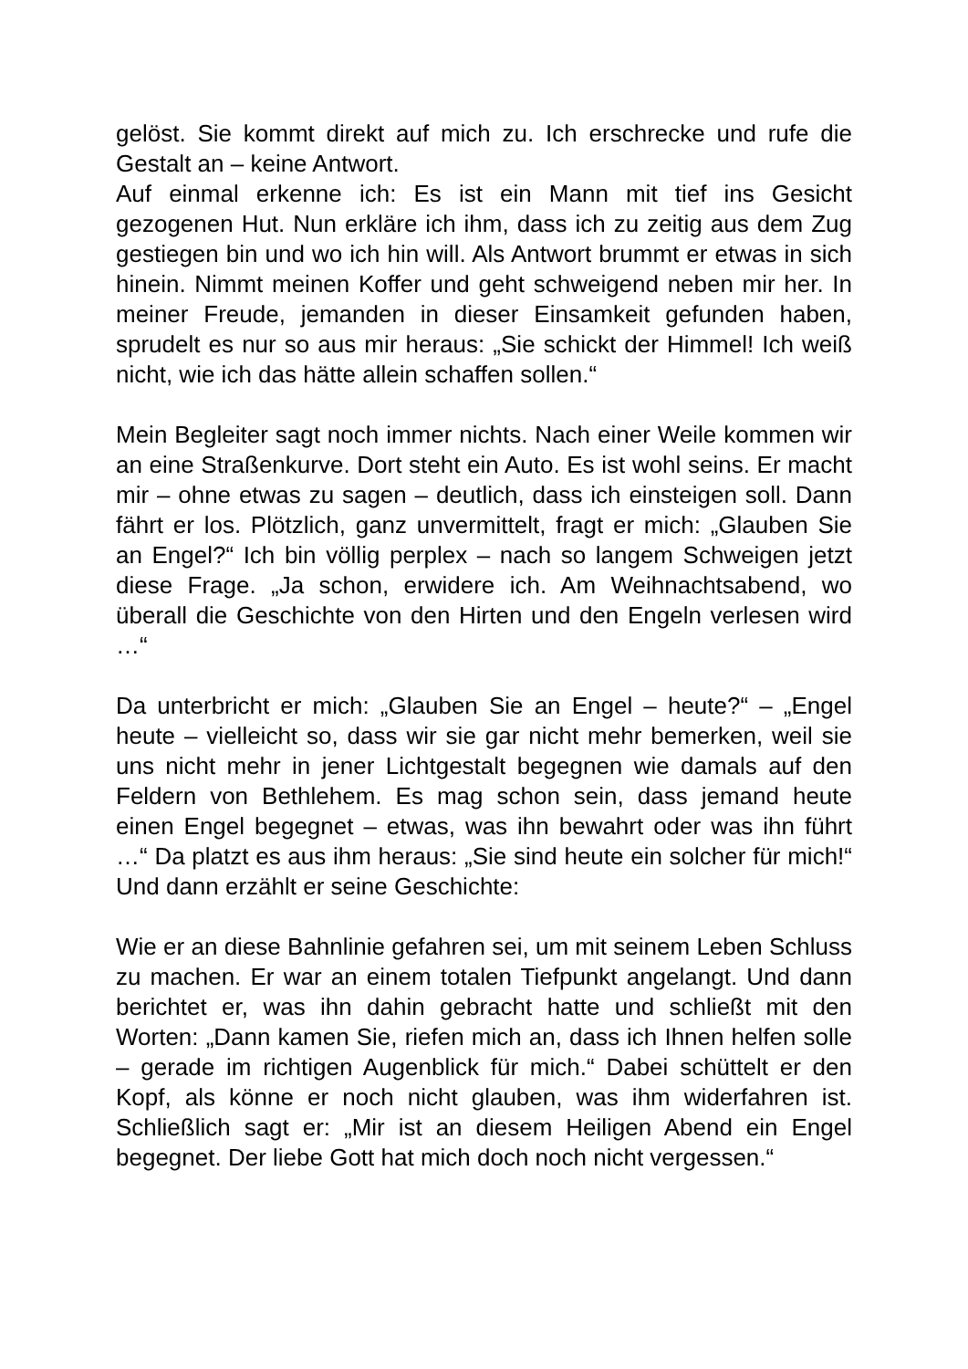gelöst. Sie kommt direkt auf mich zu. Ich erschrecke und rufe die Gestalt an – keine Antwort.
Auf einmal erkenne ich: Es ist ein Mann mit tief ins Gesicht gezogenen Hut. Nun erkläre ich ihm, dass ich zu zeitig aus dem Zug gestiegen bin und wo ich hin will. Als Antwort brummt er etwas in sich hinein. Nimmt meinen Koffer und geht schweigend neben mir her. In meiner Freude, jemanden in dieser Einsamkeit gefunden haben, sprudelt es nur so aus mir heraus: „Sie schickt der Himmel! Ich weiß nicht, wie ich das hätte allein schaffen sollen.“
Mein Begleiter sagt noch immer nichts. Nach einer Weile kommen wir an eine Straßenkurve. Dort steht ein Auto. Es ist wohl seins. Er macht mir – ohne etwas zu sagen – deutlich, dass ich einsteigen soll. Dann fährt er los. Plötzlich, ganz unvermittelt, fragt er mich: „Glauben Sie an Engel?“ Ich bin völlig perplex – nach so langem Schweigen jetzt diese Frage. „Ja schon, erwidere ich. Am Weihnachtsabend, wo überall die Geschichte von den Hirten und den Engeln verlesen wird …“
Da unterbricht er mich: „Glauben Sie an Engel – heute?“ – „Engel heute – vielleicht so, dass wir sie gar nicht mehr bemerken, weil sie uns nicht mehr in jener Lichtgestalt begegnen wie damals auf den Feldern von Bethlehem. Es mag schon sein, dass jemand heute einen Engel begegnet – etwas, was ihn bewahrt oder was ihn führt …“ Da platzt es aus ihm heraus: „Sie sind heute ein solcher für mich!“ Und dann erzählt er seine Geschichte:
Wie er an diese Bahnlinie gefahren sei, um mit seinem Leben Schluss zu machen. Er war an einem totalen Tiefpunkt angelangt. Und dann berichtet er, was ihn dahin gebracht hatte und schließt mit den Worten: „Dann kamen Sie, riefen mich an, dass ich Ihnen helfen solle – gerade im richtigen Augenblick für mich.“ Dabei schüttelt er den Kopf, als könne er noch nicht glauben, was ihm widerfahren ist. Schließlich sagt er: „Mir ist an diesem Heiligen Abend ein Engel begegnet. Der liebe Gott hat mich doch noch nicht vergessen.“